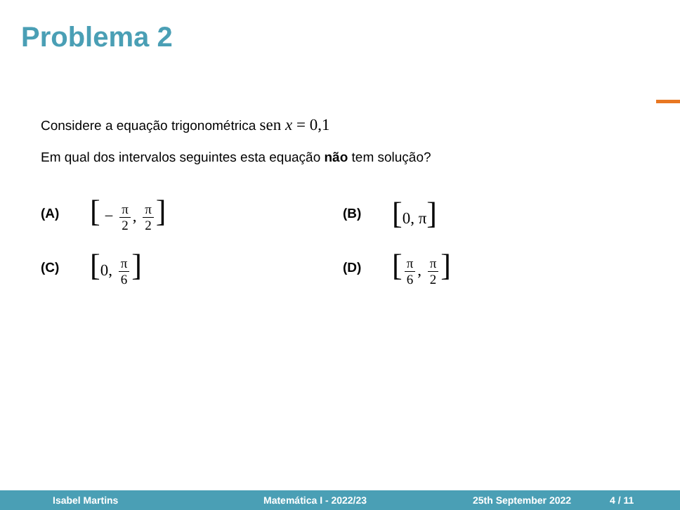Problema 2
Considere a equação trigonométrica sen x = 0,1
Em qual dos intervalos seguintes esta equação não tem solução?
(A) [ − π 2, π 2]
(B) [0, π]
(C) [0, π 6]
(D) [π 6, π 2]
Isabel Martins Matemática I - 2022/23 25th September 2022 4 / 11